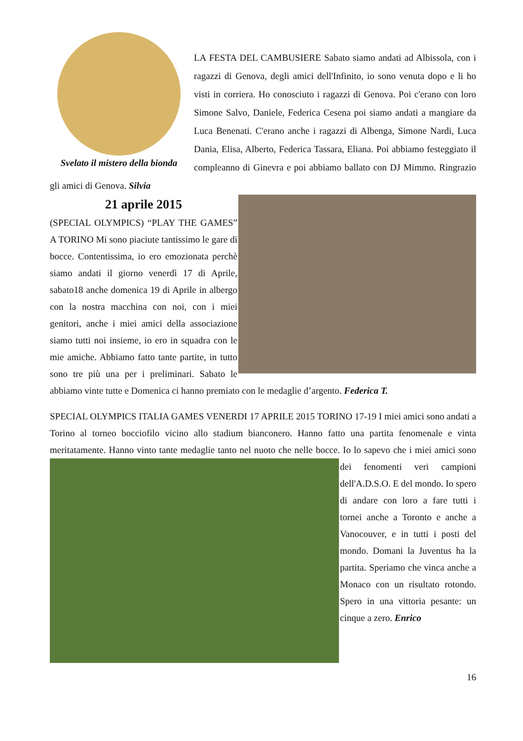Svelato il mistero della bionda
LA FESTA DEL CAMBUSIERE Sabato siamo andati ad Albissola, con i ragazzi di Genova, degli amici dell'Infinito, io sono venuta dopo e li ho visti in corriera. Ho conosciuto i ragazzi di Genova. Poi c'erano con loro Simone Salvo, Daniele, Federica Cesena poi siamo andati a mangiare da Luca Benenati. C'erano anche i ragazzi di Albenga, Simone Nardi, Luca Dania, Elisa, Alberto, Federica Tassara, Eliana. Poi abbiamo festeggiato il compleanno di Ginevra e poi abbiamo ballato con DJ Mimmo. Ringrazio gli amici di Genova. Silvia
21 aprile 2015
(SPECIAL OLYMPICS) “PLAY THE GAMES” A TORINO Mi sono piaciute tantissimo le gare di bocce. Contentissima, io ero emozionata perchè siamo andati il giorno venerdì 17 di Aprile, sabato18 anche domenica 19 di Aprile in albergo con la nostra macchina con noi, con i miei genitori, anche i miei amici della associazione siamo tutti noi insieme, io ero in squadra con le mie amiche. Abbiamo fatto tante partite, in tutto sono tre più una per i preliminari. Sabato le abbiamo vinte tutte e Domenica ci hanno premiato con le medaglie d’argento. Federica T.
SPECIAL OLYMPICS ITALIA GAMES VENERDI 17 APRILE 2015 TORINO 17-19 I miei amici sono andati a Torino al torneo bocciofilo vicino allo stadium bianconero. Hanno fatto una partita fenomenale e vinta meritatamente. Hanno vinto tante medaglie tanto nel nuoto che nelle bocce. Io lo sapevo che i miei amici sono dei fenomenti veri campioni dell'A.D.S.O. E del mondo. Io spero di andare con loro a fare tutti i tornei anche a Toronto e anche a Vanocouver, e in tutti i posti del mondo. Domani la Juventus ha la partita. Speriamo che vinca anche a Monaco con un risultato rotondo. Spero in una vittoria pesante: un cinque a zero. Enrico
16